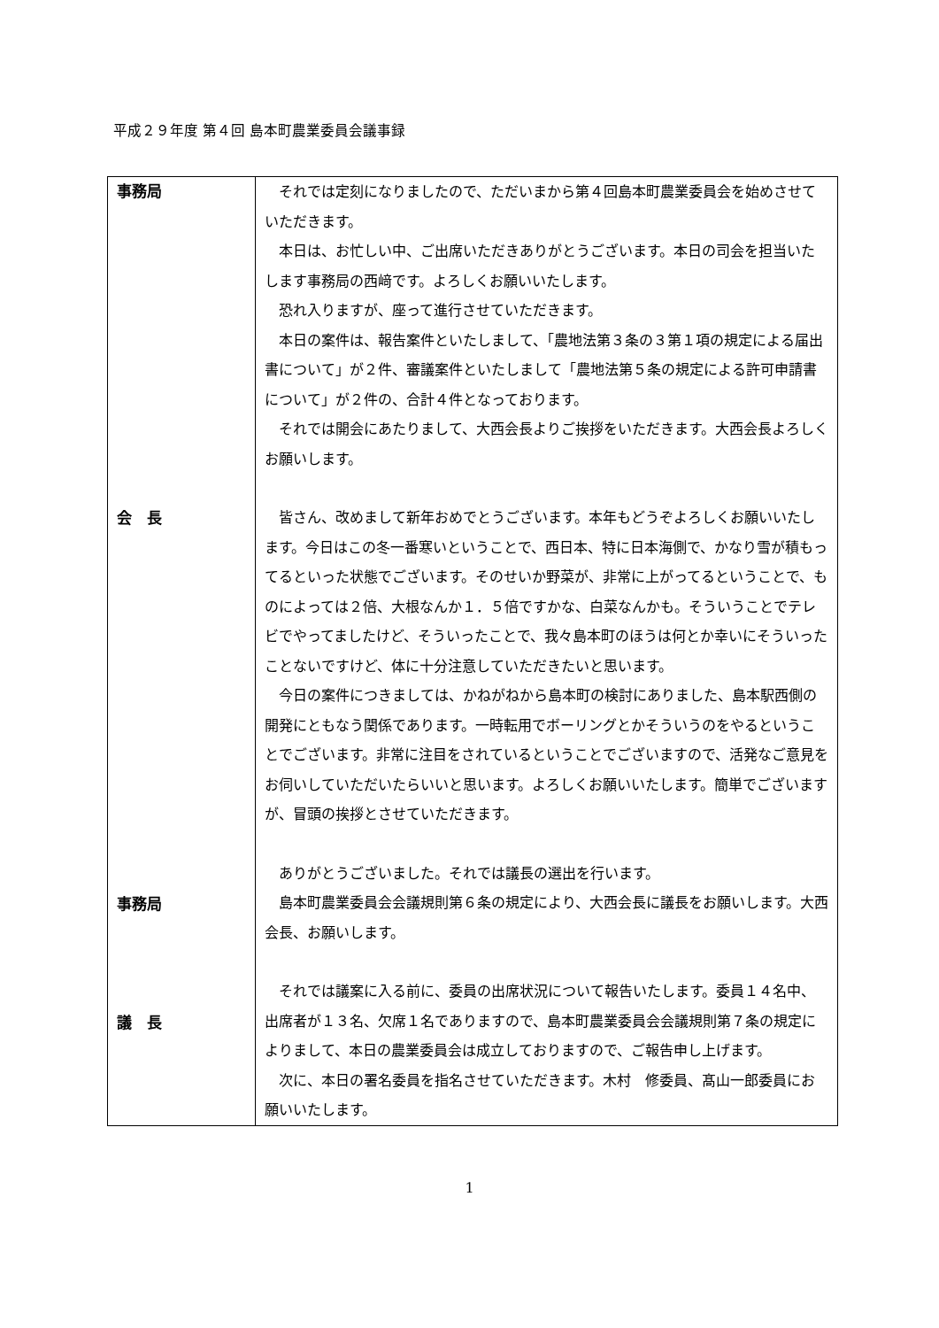平成２９年度 第４回 島本町農業委員会議事録
| 事務局 会 長 事務局 議 長 | それでは定刻になりましたので、ただいまから第４回島本町農業委員会を始めさせていただきます。 本日は、お忙しい中、ご出席いただきありがとうございます。本日の司会を担当いたします事務局の西﨑です。よろしくお願いいたします。 恐れ入りますが、座って進行させていただきます。 本日の案件は、報告案件といたしまして、「農地法第３条の３第１項の規定による届出書について」が２件、審議案件といたしまして「農地法第５条の規定による許可申請書について」が２件の、合計４件となっております。 それでは開会にあたりまして、大西会長よりご挨拶をいただきます。大西会長よろしくお願いします。 皆さん、改めまして新年おめでとうございます。本年もどうぞよろしくお願いいたします。今日はこの冬一番寒いということで、西日本、特に日本海側で、かなり雪が積もってるといった状態でございます。そのせいか野菜が、非常に上がってるということで、ものによっては２倍、大根なんか１．５倍ですかな、白菜なんかも。そういうことでテレビでやってましたけど、そういったことで、我々島本町のほうは何とか幸いにそういったことないですけど、体に十分注意していただきたいと思います。 今日の案件につきましては、かねがねから島本町の検討にありました、島本駅西側の開発にともなう関係であります。一時転用でボーリングとかそういうのをやるということでございます。非常に注目をされているということでございますので、活発なご意見をお伺いしていただいたらいいと思います。よろしくお願いいたします。簡単でございますが、冒頭の挨拶とさせていただきます。 ありがとうございました。それでは議長の選出を行います。 島本町農業委員会会議規則第６条の規定により、大西会長に議長をお願いします。大西会長、お願いします。 それでは議案に入る前に、委員の出席状況について報告いたします。委員１４名中、出席者が１３名、欠席１名でありますので、島本町農業委員会会議規則第７条の規定によりまして、本日の農業委員会は成立しておりますので、ご報告申し上げます。 次に、本日の署名委員を指名させていただきます。木村 修委員、髙山一郎委員にお願いいたします。 |
1